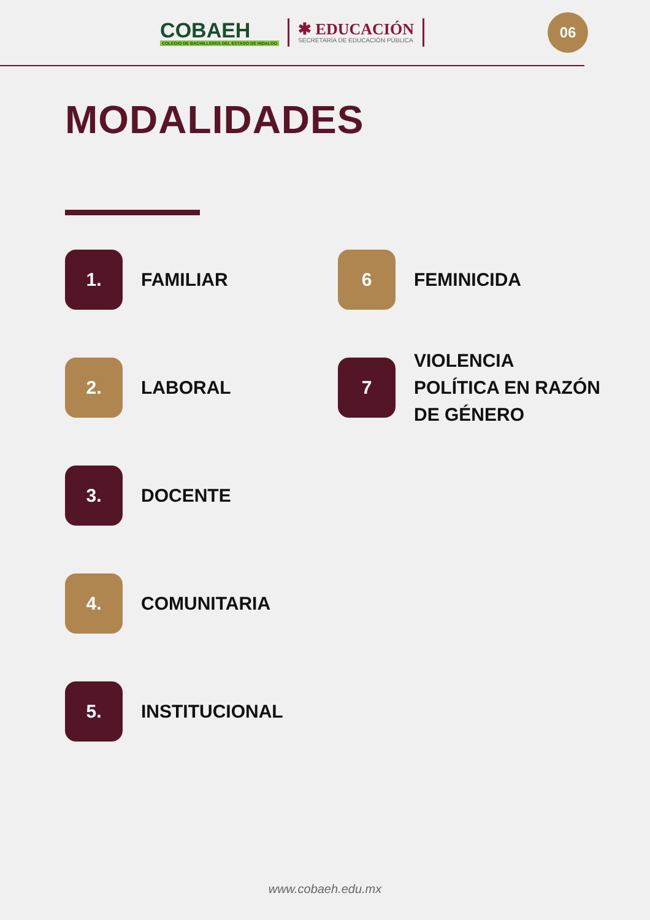COBAEH
COLEGIO DE BACHILLERES DEL ESTADO DE HIDALGO
✱ EDUCACIÓN
SECRETARÍA DE EDUCACIÓN PÚBLICA
06
MODALIDADES
1.
FAMILIAR
2.
LABORAL
3.
DOCENTE
4.
COMUNITARIA
5.
INSTITUCIONAL
6
FEMINICIDA
7
VIOLENCIA
POLÍTICA EN RAZÓN
DE GÉNERO
www.cobaeh.edu.mx